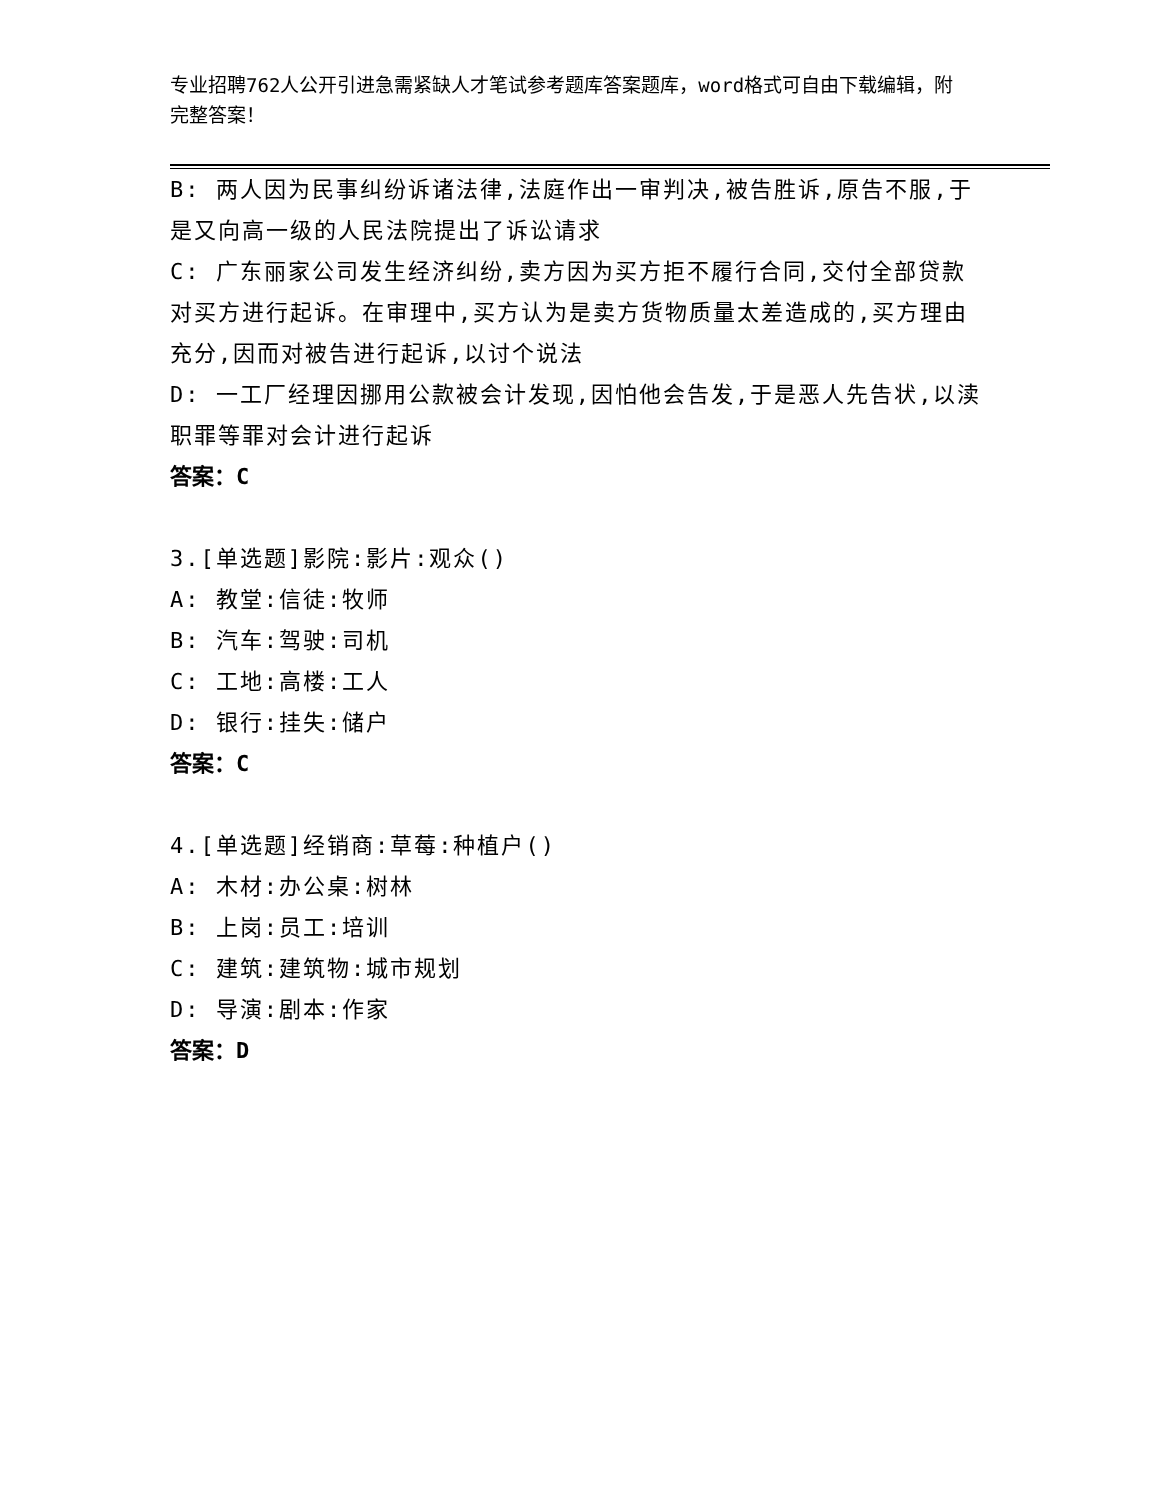专业招聘762人公开引进急需紧缺人才笔试参考题库答案题库，word格式可自由下载编辑，附完整答案！
B: 两人因为民事纠纷诉诸法律,法庭作出一审判决,被告胜诉,原告不服,于是又向高一级的人民法院提出了诉讼请求
C: 广东丽家公司发生经济纠纷,卖方因为买方拒不履行合同,交付全部贷款对买方进行起诉。在审理中,买方认为是卖方货物质量太差造成的,买方理由充分,因而对被告进行起诉,以讨个说法
D: 一工厂经理因挪用公款被会计发现,因怕他会告发,于是恶人先告状,以渎职罪等罪对会计进行起诉
答案：C
3.[单选题]影院:影片:观众()
A: 教堂:信徒:牧师
B: 汽车:驾驶:司机
C: 工地:高楼:工人
D: 银行:挂失:储户
答案：C
4.[单选题]经销商:草莓:种植户()
A: 木材:办公桌:树林
B: 上岗:员工:培训
C: 建筑:建筑物:城市规划
D: 导演:剧本:作家
答案：D